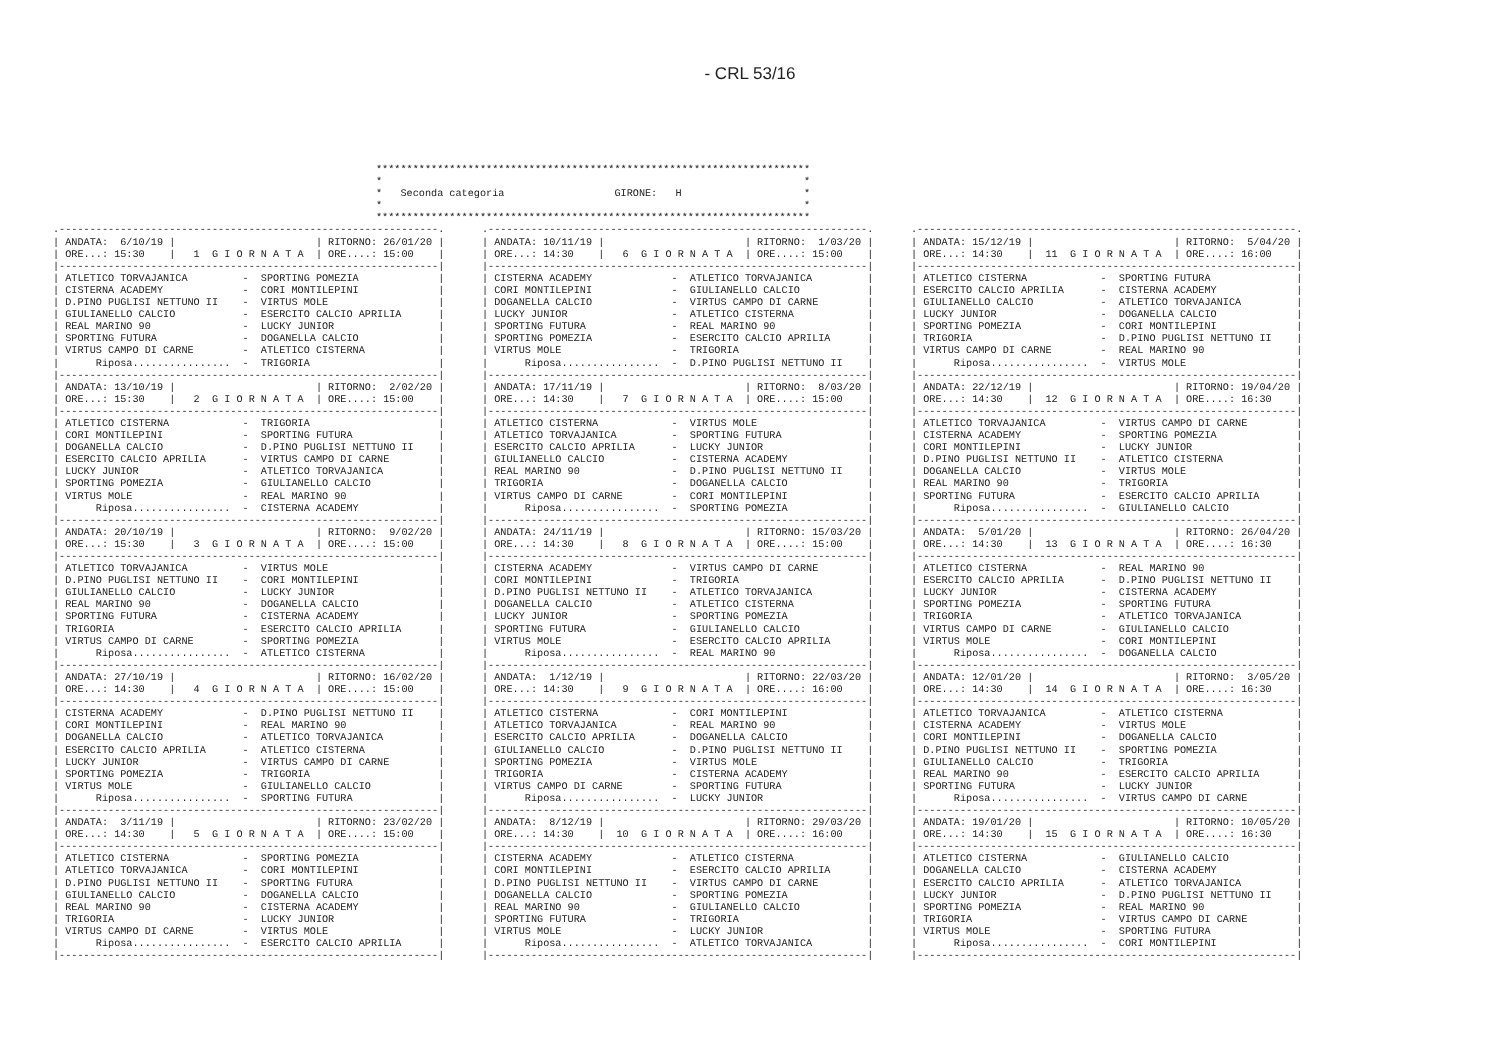- CRL 53/16
***********************************************************************
*                                                                     *
*   Seconda categoria                  GIRONE:   H                    *
*                                                                     *
***********************************************************************
.--------------------------------------------------------------.
| ANDATA:  6/10/19 |                       | RITORNO: 26/01/20 |
| ORE...: 15:30    |   1  G I O R N A T A  | ORE....: 15:00    |
|--------------------------------------------------------------|
| ATLETICO TORVAJANICA         -  SPORTING POMEZIA             |
| CISTERNA ACADEMY             -  CORI MONTILEPINI             |
| D.PINO PUGLISI NETTUNO II    -  VIRTUS MOLE                  |
| GIULIANELLO CALCIO           -  ESERCITO CALCIO APRILIA      |
| REAL MARINO 90               -  LUCKY JUNIOR                 |
| SPORTING FUTURA              -  DOGANELLA CALCIO             |
| VIRTUS CAMPO DI CARNE        -  ATLETICO CISTERNA            |
|      Riposa................  -  TRIGORIA                     |
|--------------------------------------------------------------|
| ANDATA: 13/10/19 |                       | RITORNO:  2/02/20 |
| ORE...: 15:30    |   2  G I O R N A T A  | ORE....: 15:00    |
|--------------------------------------------------------------|
| ATLETICO CISTERNA            -  TRIGORIA                     |
| CORI MONTILEPINI             -  SPORTING FUTURA              |
| DOGANELLA CALCIO             -  D.PINO PUGLISI NETTUNO II    |
| ESERCITO CALCIO APRILIA      -  VIRTUS CAMPO DI CARNE        |
| LUCKY JUNIOR                 -  ATLETICO TORVAJANICA         |
| SPORTING POMEZIA             -  GIULIANELLO CALCIO           |
| VIRTUS MOLE                  -  REAL MARINO 90               |
|      Riposa................  -  CISTERNA ACADEMY             |
|--------------------------------------------------------------|
| ANDATA: 20/10/19 |                       | RITORNO:  9/02/20 |
| ORE...: 15:30    |   3  G I O R N A T A  | ORE....: 15:00    |
|--------------------------------------------------------------|
| ATLETICO TORVAJANICA         -  VIRTUS MOLE                  |
| D.PINO PUGLISI NETTUNO II    -  CORI MONTILEPINI             |
| GIULIANELLO CALCIO           -  LUCKY JUNIOR                 |
| REAL MARINO 90               -  DOGANELLA CALCIO             |
| SPORTING FUTURA              -  CISTERNA ACADEMY             |
| TRIGORIA                     -  ESERCITO CALCIO APRILIA      |
| VIRTUS CAMPO DI CARNE        -  SPORTING POMEZIA             |
|      Riposa................  -  ATLETICO CISTERNA            |
|--------------------------------------------------------------|
| ANDATA: 27/10/19 |                       | RITORNO: 16/02/20 |
| ORE...: 14:30    |   4  G I O R N A T A  | ORE....: 15:00    |
|--------------------------------------------------------------|
| CISTERNA ACADEMY             -  D.PINO PUGLISI NETTUNO II    |
| CORI MONTILEPINI             -  REAL MARINO 90               |
| DOGANELLA CALCIO             -  ATLETICO TORVAJANICA         |
| ESERCITO CALCIO APRILIA      -  ATLETICO CISTERNA            |
| LUCKY JUNIOR                 -  VIRTUS CAMPO DI CARNE        |
| SPORTING POMEZIA             -  TRIGORIA                     |
| VIRTUS MOLE                  -  GIULIANELLO CALCIO           |
|      Riposa................  -  SPORTING FUTURA              |
|--------------------------------------------------------------|
| ANDATA:  3/11/19 |                       | RITORNO: 23/02/20 |
| ORE...: 14:30    |   5  G I O R N A T A  | ORE....: 15:00    |
|--------------------------------------------------------------|
| ATLETICO CISTERNA            -  SPORTING POMEZIA             |
| ATLETICO TORVAJANICA         -  CORI MONTILEPINI             |
| D.PINO PUGLISI NETTUNO II    -  SPORTING FUTURA              |
| GIULIANELLO CALCIO           -  DOGANELLA CALCIO             |
| REAL MARINO 90               -  CISTERNA ACADEMY             |
| TRIGORIA                     -  LUCKY JUNIOR                 |
| VIRTUS CAMPO DI CARNE        -  VIRTUS MOLE                  |
|      Riposa................  -  ESERCITO CALCIO APRILIA      |
|--------------------------------------------------------------|
.--------------------------------------------------------------.
| ANDATA: 10/11/19 |                       | RITORNO:  1/03/20 |
| ORE...: 14:30    |   6  G I O R N A T A  | ORE....: 15:00    |
|--------------------------------------------------------------|
| CISTERNA ACADEMY             -  ATLETICO TORVAJANICA         |
| CORI MONTILEPINI             -  GIULIANELLO CALCIO           |
| DOGANELLA CALCIO             -  VIRTUS CAMPO DI CARNE        |
| LUCKY JUNIOR                 -  ATLETICO CISTERNA            |
| SPORTING FUTURA              -  REAL MARINO 90               |
| SPORTING POMEZIA             -  ESERCITO CALCIO APRILIA      |
| VIRTUS MOLE                  -  TRIGORIA                     |
|      Riposa................  -  D.PINO PUGLISI NETTUNO II    |
|--------------------------------------------------------------|
| ANDATA: 17/11/19 |                       | RITORNO:  8/03/20 |
| ORE...: 14:30    |   7  G I O R N A T A  | ORE....: 15:00    |
|--------------------------------------------------------------|
| ATLETICO CISTERNA            -  VIRTUS MOLE                  |
| ATLETICO TORVAJANICA         -  SPORTING FUTURA              |
| ESERCITO CALCIO APRILIA      -  LUCKY JUNIOR                 |
| GIULIANELLO CALCIO           -  CISTERNA ACADEMY             |
| REAL MARINO 90               -  D.PINO PUGLISI NETTUNO II    |
| TRIGORIA                     -  DOGANELLA CALCIO             |
| VIRTUS CAMPO DI CARNE        -  CORI MONTILEPINI             |
|      Riposa................  -  SPORTING POMEZIA             |
|--------------------------------------------------------------|
| ANDATA: 24/11/19 |                       | RITORNO: 15/03/20 |
| ORE...: 14:30    |   8  G I O R N A T A  | ORE....: 15:00    |
|--------------------------------------------------------------|
| CISTERNA ACADEMY             -  VIRTUS CAMPO DI CARNE        |
| CORI MONTILEPINI             -  TRIGORIA                     |
| D.PINO PUGLISI NETTUNO II    -  ATLETICO TORVAJANICA         |
| DOGANELLA CALCIO             -  ATLETICO CISTERNA            |
| LUCKY JUNIOR                 -  SPORTING POMEZIA             |
| SPORTING FUTURA              -  GIULIANELLO CALCIO           |
| VIRTUS MOLE                  -  ESERCITO CALCIO APRILIA      |
|      Riposa................  -  REAL MARINO 90               |
|--------------------------------------------------------------|
| ANDATA:  1/12/19 |                       | RITORNO: 22/03/20 |
| ORE...: 14:30    |   9  G I O R N A T A  | ORE....: 16:00    |
|--------------------------------------------------------------|
| ATLETICO CISTERNA            -  CORI MONTILEPINI             |
| ATLETICO TORVAJANICA         -  REAL MARINO 90               |
| ESERCITO CALCIO APRILIA      -  DOGANELLA CALCIO             |
| GIULIANELLO CALCIO           -  D.PINO PUGLISI NETTUNO II    |
| SPORTING POMEZIA             -  VIRTUS MOLE                  |
| TRIGORIA                     -  CISTERNA ACADEMY             |
| VIRTUS CAMPO DI CARNE        -  SPORTING FUTURA              |
|      Riposa................  -  LUCKY JUNIOR                 |
|--------------------------------------------------------------|
| ANDATA:  8/12/19 |                       | RITORNO: 29/03/20 |
| ORE...: 14:30    |  10  G I O R N A T A  | ORE....: 16:00    |
|--------------------------------------------------------------|
| CISTERNA ACADEMY             -  ATLETICO CISTERNA            |
| CORI MONTILEPINI             -  ESERCITO CALCIO APRILIA      |
| D.PINO PUGLISI NETTUNO II    -  VIRTUS CAMPO DI CARNE        |
| DOGANELLA CALCIO             -  SPORTING POMEZIA             |
| REAL MARINO 90               -  GIULIANELLO CALCIO           |
| SPORTING FUTURA              -  TRIGORIA                     |
| VIRTUS MOLE                  -  LUCKY JUNIOR                 |
|      Riposa................  -  ATLETICO TORVAJANICA         |
|--------------------------------------------------------------|
.--------------------------------------------------------------.
| ANDATA: 15/12/19 |                       | RITORNO:  5/04/20 |
| ORE...: 14:30    |  11  G I O R N A T A  | ORE....: 16:00    |
|--------------------------------------------------------------|
| ATLETICO CISTERNA            -  SPORTING FUTURA              |
| ESERCITO CALCIO APRILIA      -  CISTERNA ACADEMY             |
| GIULIANELLO CALCIO           -  ATLETICO TORVAJANICA         |
| LUCKY JUNIOR                 -  DOGANELLA CALCIO             |
| SPORTING POMEZIA             -  CORI MONTILEPINI             |
| TRIGORIA                     -  D.PINO PUGLISI NETTUNO II    |
| VIRTUS CAMPO DI CARNE        -  REAL MARINO 90               |
|      Riposa................  -  VIRTUS MOLE                  |
|--------------------------------------------------------------|
| ANDATA: 22/12/19 |                       | RITORNO: 19/04/20 |
| ORE...: 14:30    |  12  G I O R N A T A  | ORE....: 16:30    |
|--------------------------------------------------------------|
| ATLETICO TORVAJANICA         -  VIRTUS CAMPO DI CARNE        |
| CISTERNA ACADEMY             -  SPORTING POMEZIA             |
| CORI MONTILEPINI             -  LUCKY JUNIOR                 |
| D.PINO PUGLISI NETTUNO II    -  ATLETICO CISTERNA            |
| DOGANELLA CALCIO             -  VIRTUS MOLE                  |
| REAL MARINO 90               -  TRIGORIA                     |
| SPORTING FUTURA              -  ESERCITO CALCIO APRILIA      |
|      Riposa................  -  GIULIANELLO CALCIO           |
|--------------------------------------------------------------|
| ANDATA:  5/01/20 |                       | RITORNO: 26/04/20 |
| ORE...: 14:30    |  13  G I O R N A T A  | ORE....: 16:30    |
|--------------------------------------------------------------|
| ATLETICO CISTERNA            -  REAL MARINO 90               |
| ESERCITO CALCIO APRILIA      -  D.PINO PUGLISI NETTUNO II    |
| LUCKY JUNIOR                 -  CISTERNA ACADEMY             |
| SPORTING POMEZIA             -  SPORTING FUTURA              |
| TRIGORIA                     -  ATLETICO TORVAJANICA         |
| VIRTUS CAMPO DI CARNE        -  GIULIANELLO CALCIO           |
| VIRTUS MOLE                  -  CORI MONTILEPINI             |
|      Riposa................  -  DOGANELLA CALCIO             |
|--------------------------------------------------------------|
| ANDATA: 12/01/20 |                       | RITORNO:  3/05/20 |
| ORE...: 14:30    |  14  G I O R N A T A  | ORE....: 16:30    |
|--------------------------------------------------------------|
| ATLETICO TORVAJANICA         -  ATLETICO CISTERNA            |
| CISTERNA ACADEMY             -  VIRTUS MOLE                  |
| CORI MONTILEPINI             -  DOGANELLA CALCIO             |
| D.PINO PUGLISI NETTUNO II    -  SPORTING POMEZIA             |
| GIULIANELLO CALCIO           -  TRIGORIA                     |
| REAL MARINO 90               -  ESERCITO CALCIO APRILIA      |
| SPORTING FUTURA              -  LUCKY JUNIOR                 |
|      Riposa................  -  VIRTUS CAMPO DI CARNE        |
|--------------------------------------------------------------|
| ANDATA: 19/01/20 |                       | RITORNO: 10/05/20 |
| ORE...: 14:30    |  15  G I O R N A T A  | ORE....: 16:30    |
|--------------------------------------------------------------|
| ATLETICO CISTERNA            -  GIULIANELLO CALCIO           |
| DOGANELLA CALCIO             -  CISTERNA ACADEMY             |
| ESERCITO CALCIO APRILIA      -  ATLETICO TORVAJANICA         |
| LUCKY JUNIOR                 -  D.PINO PUGLISI NETTUNO II    |
| SPORTING POMEZIA             -  REAL MARINO 90               |
| TRIGORIA                     -  VIRTUS CAMPO DI CARNE        |
| VIRTUS MOLE                  -  SPORTING FUTURA              |
|      Riposa................  -  CORI MONTILEPINI             |
|--------------------------------------------------------------|